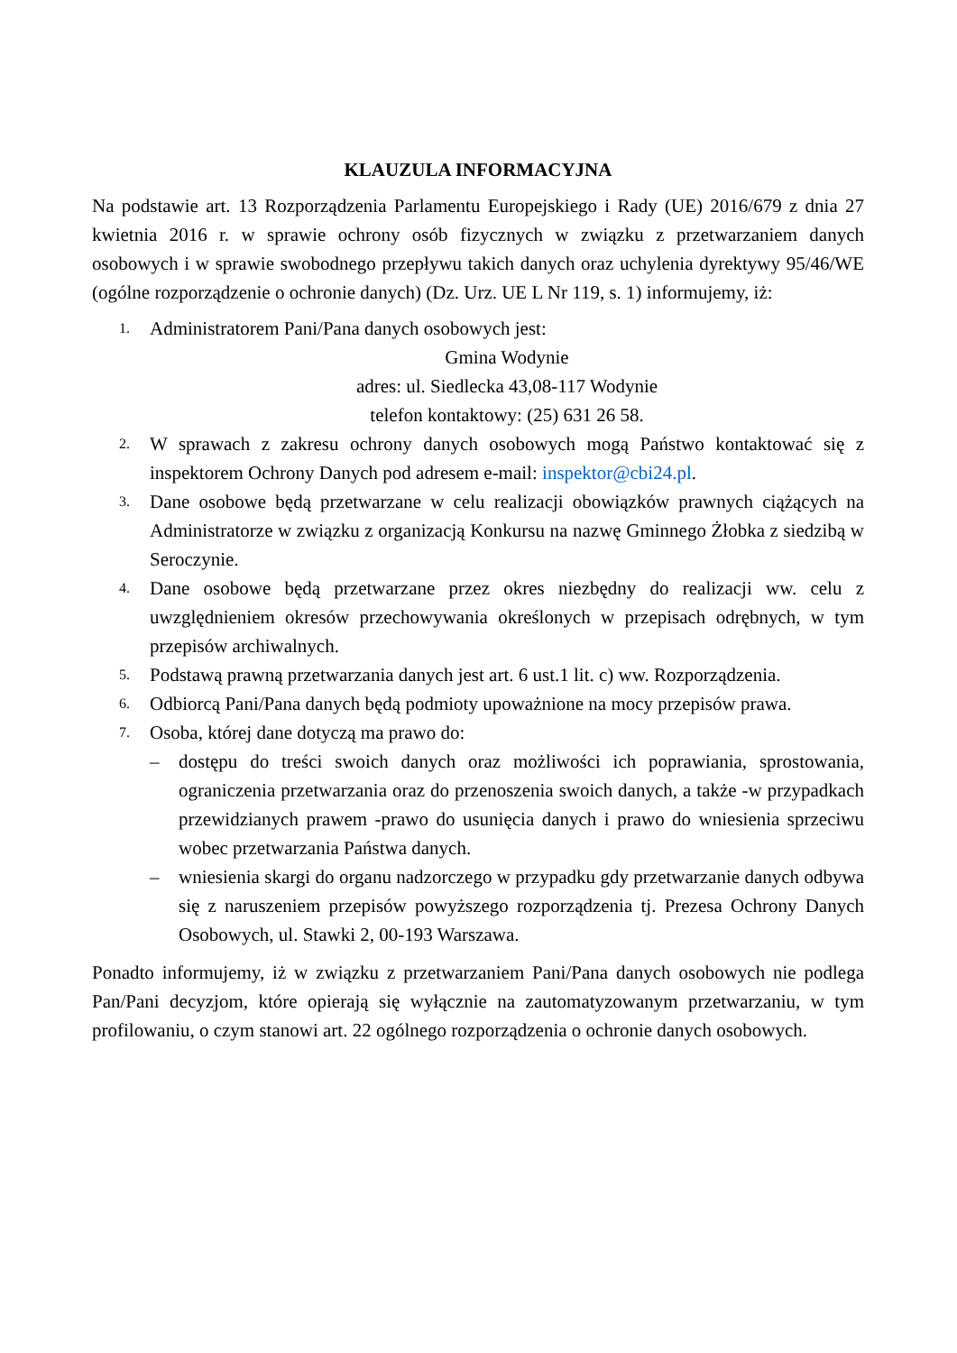KLAUZULA INFORMACYJNA
Na podstawie art. 13 Rozporządzenia Parlamentu Europejskiego i Rady (UE) 2016/679 z dnia 27 kwietnia 2016 r. w sprawie ochrony osób fizycznych w związku z przetwarzaniem danych osobowych i w sprawie swobodnego przepływu takich danych oraz uchylenia dyrektywy 95/46/WE (ogólne rozporządzenie o ochronie danych) (Dz. Urz. UE L Nr 119, s. 1) informujemy, iż:
1.
Administratorem Pani/Pana danych osobowych jest:
Gmina Wodynie
adres: ul. Siedlecka 43,08-117 Wodynie
telefon kontaktowy: (25) 631 26 58.
2.
W sprawach z zakresu ochrony danych osobowych mogą Państwo kontaktować się z inspektorem Ochrony Danych pod adresem e-mail: inspektor@cbi24.pl.
3.
Dane osobowe będą przetwarzane w celu realizacji obowiązków prawnych ciążących na Administratorze w związku z organizacją Konkursu na nazwę Gminnego Żłobka z siedzibą w Seroczynie.
4.
Dane osobowe będą przetwarzane przez okres niezbędny do realizacji ww. celu z uwzględnieniem okresów przechowywania określonych w przepisach odrębnych, w tym przepisów archiwalnych.
5.
Podstawą prawną przetwarzania danych jest art. 6 ust.1 lit. c) ww. Rozporządzenia.
6.
Odbiorcą Pani/Pana danych będą podmioty upoważnione na mocy przepisów prawa.
7.
Osoba, której dane dotyczą ma prawo do:
– dostępu do treści swoich danych oraz możliwości ich poprawiania, sprostowania, ograniczenia przetwarzania oraz do przenoszenia swoich danych, a także -w przypadkach przewidzianych prawem -prawo do usunięcia danych i prawo do wniesienia sprzeciwu wobec przetwarzania Państwa danych.
– wniesienia skargi do organu nadzorczego w przypadku gdy przetwarzanie danych odbywa się z naruszeniem przepisów powyższego rozporządzenia tj. Prezesa Ochrony Danych Osobowych, ul. Stawki 2, 00-193 Warszawa.
Ponadto informujemy, iż w związku z przetwarzaniem Pani/Pana danych osobowych nie podlega Pan/Pani decyzjom, które opierają się wyłącznie na zautomatyzowanym przetwarzaniu, w tym profilowaniu, o czym stanowi art. 22 ogólnego rozporządzenia o ochronie danych osobowych.